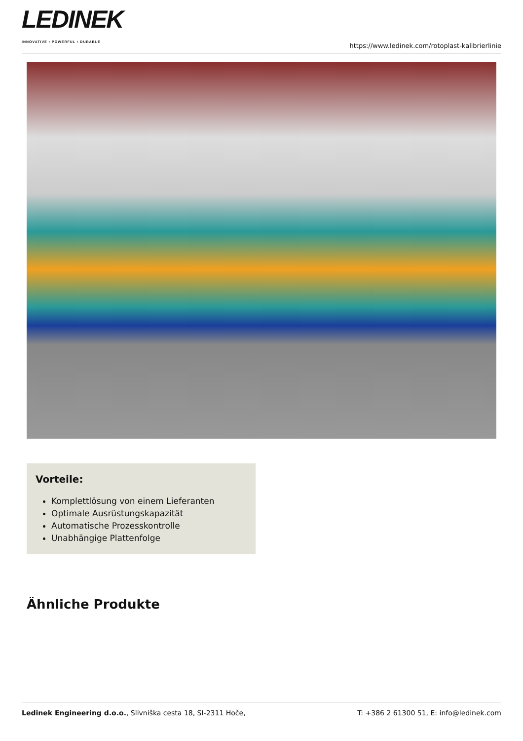LEDINEK
INNOVATIVE • POWERFUL • DURABLE
https://www.ledinek.com/rotoplast-kalibrierlinie
Vorteile:
Komplettlösung von einem Lieferanten
Optimale Ausrüstungskapazität
Automatische Prozesskontrolle
Unabhängige Plattenfolge
Ähnliche Produkte
Ledinek Engineering d.o.o., Slivniška cesta 18, SI-2311 Hoče,
T: +386 2 61300 51, E: info@ledinek.com